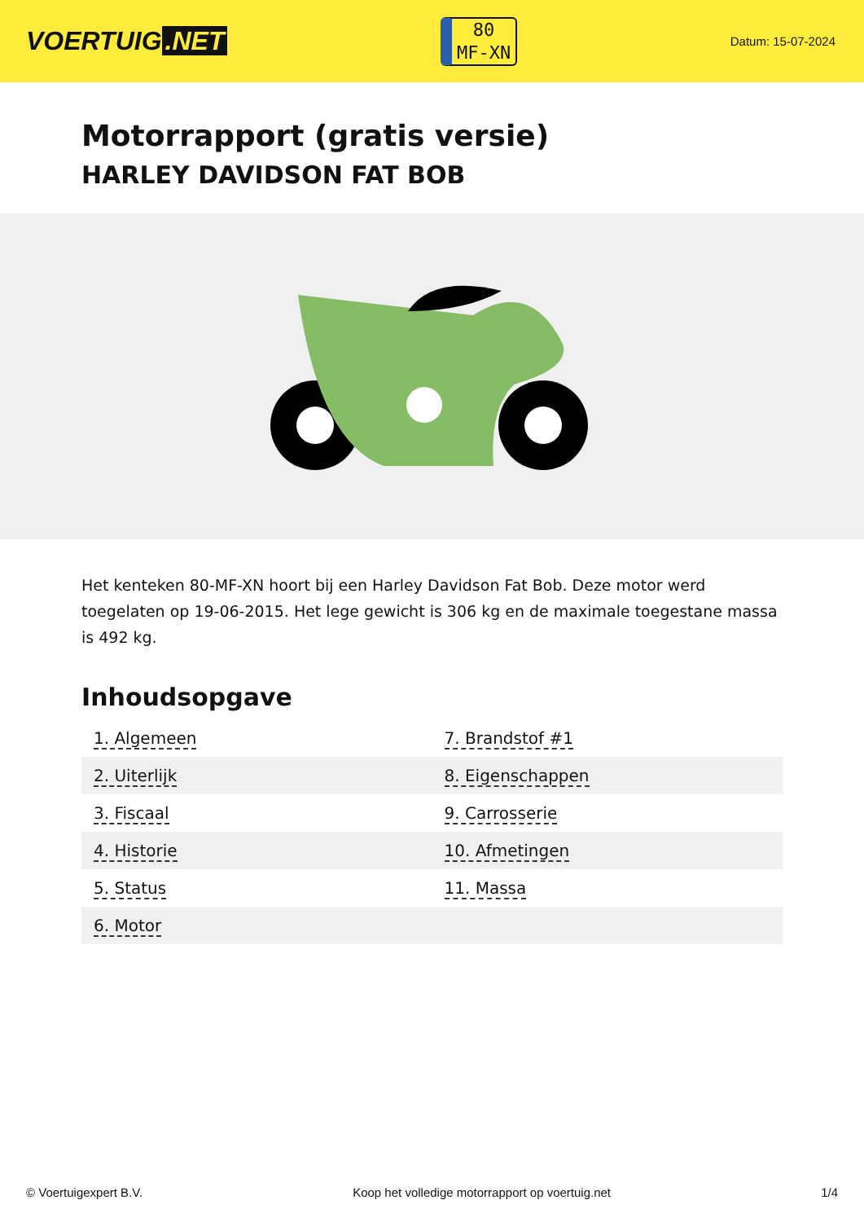VOERTUIG.NET
80
MF-XN
Datum: 15-07-2024
Motorrapport (gratis versie)
HARLEY DAVIDSON FAT BOB
Het kenteken 80-MF-XN hoort bij een Harley Davidson Fat Bob. Deze motor werd toegelaten op 19-06-2015. Het lege gewicht is 306 kg en de maximale toegestane massa is 492 kg.
Inhoudsopgave
| 1. Algemeen | 7. Brandstof #1 |
| 2. Uiterlijk | 8. Eigenschappen |
| 3. Fiscaal | 9. Carrosserie |
| 4. Historie | 10. Afmetingen |
| 5. Status | 11. Massa |
| 6. Motor | |
© Voertuigexpert B.V. Koop het volledige motorrapport op voertuig.net 1/4